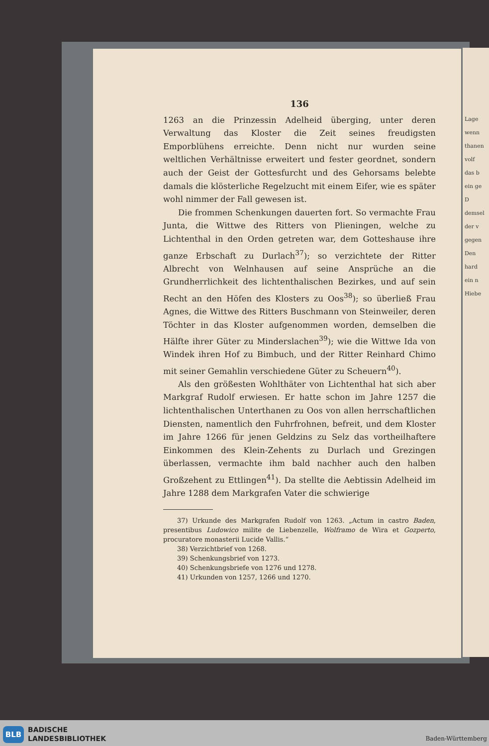Lage
wenn
thanen
volf
das b
ein ge
D
demsel
der v
gegen
Den
hard
ein n
Hiebe
136
1263 an die Prinzessin Adelheid überging, unter deren Verwaltung das Kloster die Zeit seines freudigsten Emporblühens erreichte. Denn nicht nur wurden seine weltlichen Verhältnisse erweitert und fester geordnet, sondern auch der Geist der Gottesfurcht und des Gehorsams belebte damals die klösterliche Regelzucht mit einem Eifer, wie es später wohl nimmer der Fall gewesen ist.
Die frommen Schenkungen dauerten fort. So vermachte Frau Junta, die Wittwe des Ritters von Plieningen, welche zu Lichtenthal in den Orden getreten war, dem Gotteshause ihre ganze Erbschaft zu Durlach<sup>37</sup>); so verzichtete der Ritter Albrecht von Welnhausen auf seine Ansprüche an die Grundherrlichkeit des lichtenthalischen Bezirkes, und auf sein Recht an den Höfen des Klosters zu Oos<sup>38</sup>); so überließ Frau Agnes, die Wittwe des Ritters Buschmann von Steinweiler, deren Töchter in das Kloster aufgenommen worden, demselben die Hälfte ihrer Güter zu Minderslachen<sup>39</sup>); wie die Wittwe Ida von Windek ihren Hof zu Bimbuch, und der Ritter Reinhard Chimo mit seiner Gemahlin verschiedene Güter zu Scheuern<sup>40</sup>).
Als den größesten Wohlthäter von Lichtenthal hat sich aber Markgraf Rudolf erwiesen. Er hatte schon im Jahre 1257 die lichtenthalischen Unterthanen zu Oos von allen herrschaftlichen Diensten, namentlich den Fuhrfrohnen, befreit, und dem Kloster im Jahre 1266 für jenen Geldzins zu Selz das vortheilhaftere Einkommen des Klein-Zehents zu Durlach und Grezingen überlassen, vermachte ihm bald nachher auch den halben Großzehent zu Ettlingen<sup>41</sup>). Da stellte die Aebtissin Adelheid im Jahre 1288 dem Markgrafen Vater die schwierige
37) Urkunde des Markgrafen Rudolf von 1263. „Actum in castro Baden, presentibus Ludowico milite de Liebenzelle, Wolframo de Wira et Gozperto, procuratore monasterii Lucide Vallis.“
38) Verzichtbrief von 1268.
39) Schenkungsbrief von 1273.
40) Schenkungsbriefe von 1276 und 1278.
41) Urkunden von 1257, 1266 und 1270.
BLB
BADISCHE
LANDESBIBLIOTHEK
Baden-Württemberg